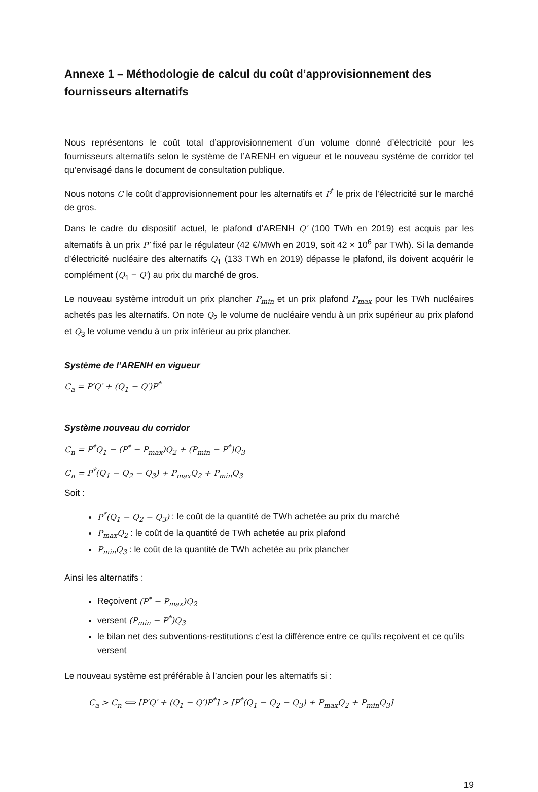Annexe 1 – Méthodologie de calcul du coût d’approvisionnement des fournisseurs alternatifs
Nous représentons le coût total d’approvisionnement d’un volume donné d’électricité pour les fournisseurs alternatifs selon le système de l’ARENH en vigueur et le nouveau système de corridor tel qu’envisagé dans le document de consultation publique.
Nous notons C le coût d’approvisionnement pour les alternatifs et P<sup>*</sup> le prix de l’électricité sur le marché de gros.
Dans le cadre du dispositif actuel, le plafond d’ARENH Q′ (100 TWh en 2019) est acquis par les alternatifs à un prix P′ fixé par le régulateur (42 €/MWh en 2019, soit 42 × 10<sup>6</sup> par TWh). Si la demande d’électricité nucléaire des alternatifs Q<sub>1</sub> (133 TWh en 2019) dépasse le plafond, ils doivent acquérir le complément (Q<sub>1</sub> − Q′) au prix du marché de gros.
Le nouveau système introduit un prix plancher P<sub>min</sub> et un prix plafond P<sub>max</sub> pour les TWh nucléaires achetés pas les alternatifs. On note Q<sub>2</sub> le volume de nucléaire vendu à un prix supérieur au prix plafond et Q<sub>3</sub> le volume vendu à un prix inférieur au prix plancher.
Système de l’ARENH en vigueur
C<sub>a</sub> = P′Q′ + (Q<sub>1</sub> − Q′)P<sup>*</sup>
Système nouveau du corridor
C<sub>n</sub> = P<sup>*</sup>Q<sub>1</sub> − (P<sup>*</sup> − P<sub>max</sub>)Q<sub>2</sub> + (P<sub>min</sub> − P<sup>*</sup>)Q<sub>3</sub>
C<sub>n</sub> = P<sup>*</sup>(Q<sub>1</sub> − Q<sub>2</sub> − Q<sub>3</sub>) + P<sub>max</sub>Q<sub>2</sub> + P<sub>min</sub>Q<sub>3</sub>
Soit :
P<sup>*</sup>(Q<sub>1</sub> − Q<sub>2</sub> − Q<sub>3</sub>) : le coût de la quantité de TWh achetée au prix du marché
P<sub>max</sub>Q<sub>2</sub> : le coût de la quantité de TWh achetée au prix plafond
P<sub>min</sub>Q<sub>3</sub> : le coût de la quantité de TWh achetée au prix plancher
Ainsi les alternatifs :
Reçoivent (P<sup>*</sup> − P<sub>max</sub>)Q<sub>2</sub>
versent (P<sub>min</sub> − P<sup>*</sup>)Q<sub>3</sub>
le bilan net des subventions-restitutions c’est la différence entre ce qu’ils reçoivent et ce qu’ils versent
Le nouveau système est préférable à l’ancien pour les alternatifs si :
C<sub>a</sub> > C<sub>n</sub> ⟺ [P′Q′ + (Q<sub>1</sub> − Q′)P<sup>*</sup>] > [P<sup>*</sup>(Q<sub>1</sub> − Q<sub>2</sub> − Q<sub>3</sub>) + P<sub>max</sub>Q<sub>2</sub> + P<sub>min</sub>Q<sub>3</sub>]
19